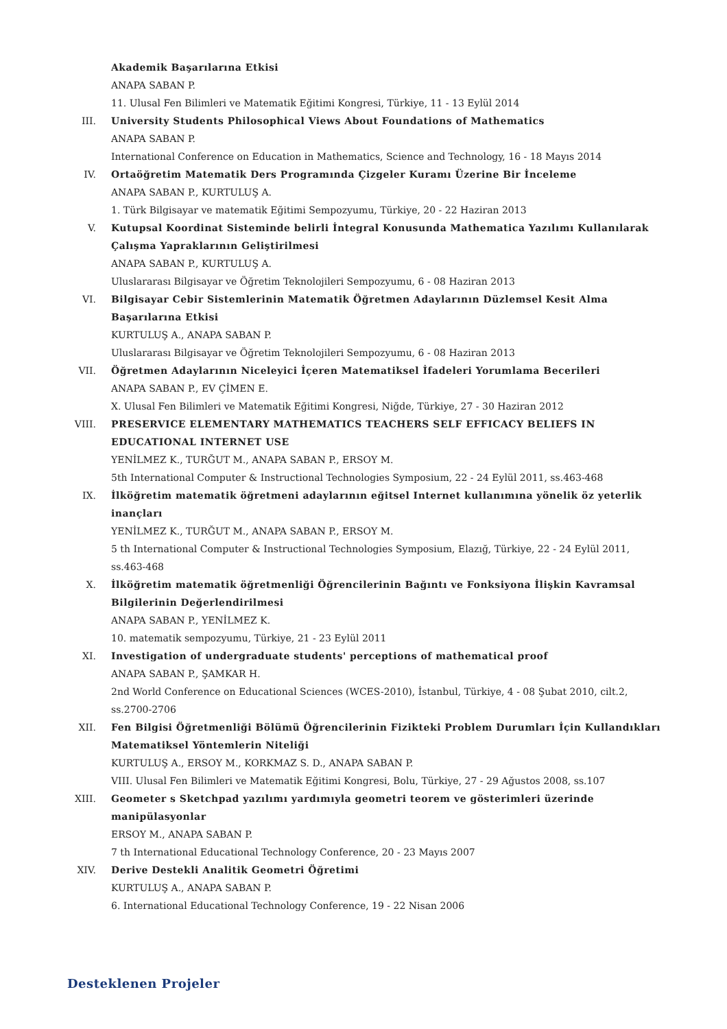Akademik Başarılarına Etkisi
ANAPA SABAN P.
11. Ulusal Fen Bilimleri ve Matematik Eğitimi Kongresi, Türkiye, 11 - 13 Eylül 2014
III. University Students Philosophical Views About Foundations of Mathematics
ANAPA SABAN P.
International Conference on Education in Mathematics, Science and Technology, 16 - 18 Mayıs 2014
IV. Ortaöğretim Matematik Ders Programında Çizgeler Kuramı Üzerine Bir İnceleme
ANAPA SABAN P., KURTULUŞ A.
1. Türk Bilgisayar ve matematik Eğitimi Sempozyumu, Türkiye, 20 - 22 Haziran 2013
V. Kutupsal Koordinat Sisteminde belirli İntegral Konusunda Mathematica Yazılımı Kullanılarak Çalışma Yapraklarının Geliştirilmesi
ANAPA SABAN P., KURTULUŞ A.
Uluslararası Bilgisayar ve Öğretim Teknolojileri Sempozyumu, 6 - 08 Haziran 2013
VI. Bilgisayar Cebir Sistemlerinin Matematik Öğretmen Adaylarının Düzlemsel Kesit Alma Başarılarına Etkisi
KURTULUŞ A., ANAPA SABAN P.
Uluslararası Bilgisayar ve Öğretim Teknolojileri Sempozyumu, 6 - 08 Haziran 2013
VII. Öğretmen Adaylarının Niceleyici İçeren Matematiksel İfadeleri Yorumlama Becerileri
ANAPA SABAN P., EV ÇİMEN E.
X. Ulusal Fen Bilimleri ve Matematik Eğitimi Kongresi, Niğde, Türkiye, 27 - 30 Haziran 2012
VIII. PRESERVICE ELEMENTARY MATHEMATICS TEACHERS SELF EFFICACY BELIEFS IN EDUCATIONAL INTERNET USE
YENİLMEZ K., TURĞUT M., ANAPA SABAN P., ERSOY M.
5th International Computer & Instructional Technologies Symposium, 22 - 24 Eylül 2011, ss.463-468
IX. İlköğretim matematik öğretmeni adaylarının eğitsel Internet kullanımına yönelik öz yeterlik inançları
YENİLMEZ K., TURĞUT M., ANAPA SABAN P., ERSOY M.
5 th International Computer & Instructional Technologies Symposium, Elazığ, Türkiye, 22 - 24 Eylül 2011, ss.463-468
X. İlköğretim matematik öğretmenliği Öğrencilerinin Bağıntı ve Fonksiyona İlişkin Kavramsal Bilgilerinin Değerlendirilmesi
ANAPA SABAN P., YENİLMEZ K.
10. matematik sempozyumu, Türkiye, 21 - 23 Eylül 2011
XI. Investigation of undergraduate students' perceptions of mathematical proof
ANAPA SABAN P., ŞAMKAR H.
2nd World Conference on Educational Sciences (WCES-2010), İstanbul, Türkiye, 4 - 08 Şubat 2010, cilt.2, ss.2700-2706
XII. Fen Bilgisi Öğretmenliği Bölümü Öğrencilerinin Fizikteki Problem Durumları İçin Kullandıkları Matematiksel Yöntemlerin Niteliği
KURTULUŞ A., ERSOY M., KORKMAZ S. D., ANAPA SABAN P.
VIII. Ulusal Fen Bilimleri ve Matematik Eğitimi Kongresi, Bolu, Türkiye, 27 - 29 Ağustos 2008, ss.107
XIII. Geometer s Sketchpad yazılımı yardımıyla geometri teorem ve gösterimleri üzerinde manipülasyonlar
ERSOY M., ANAPA SABAN P.
7 th International Educational Technology Conference, 20 - 23 Mayıs 2007
XIV. Derive Destekli Analitik Geometri Öğretimi
KURTULUŞ A., ANAPA SABAN P.
6. International Educational Technology Conference, 19 - 22 Nisan 2006
Desteklenen Projeler